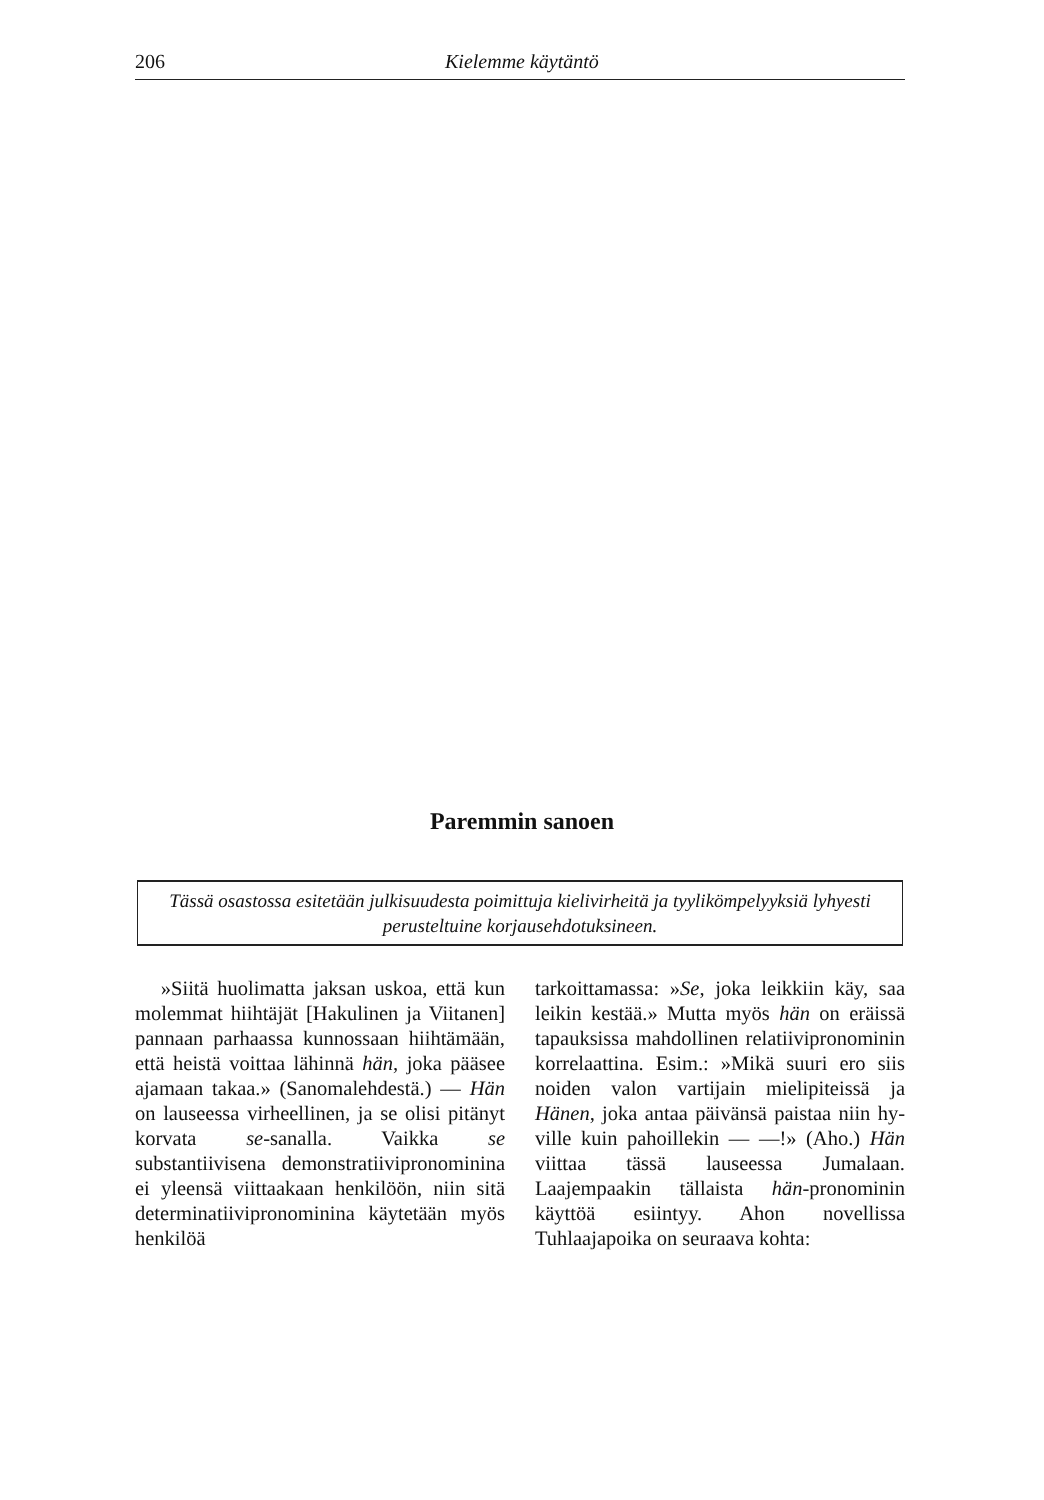206 Kielemme käytäntö
Paremmin sanoen
Tässä osastossa esitetään julkisuudesta poimittuja kielivirheitä ja tyylikömpelyyk­siä lyhyesti perusteltuine korjausehdotuksineen.
»Siitä huolimatta jaksan uskoa, että kun molemmat hiihtäjät [Haku­linen ja Viitanen] pannaan parhaassa kunnossaan hiihtämään, että heistä voittaa lähinnä hän, joka pääsee aja­maan takaa.» (Sanomalehdestä.) — Hän on lauseessa virheellinen, ja se olisi pitänyt korvata se-sanalla. Vaik­ka se substantiivisena demonstratiivi­pronominina ei yleensä viittaakaan henkilöön, niin sitä determinatiivipro­nominina käytetään myös henkilöä
tarkoittamassa: »Se, joka leikkiin käy, saa leikin kestää.» Mutta myös hän on eräissä tapauksissa mahdollinen relatiivipronominin korrelaattina. Esim.: »Mikä suuri ero siis noiden valon vartijain mielipiteissä ja Hänen, joka antaa päivänsä paistaa niin hy­ville kuin pahoillekin — —!» (Aho.) Hän viittaa tässä lauseessa Jumalaan. Laajempaakin tällaista hän-pronomi­nin käyttöä esiintyy. Ahon novellissa Tuhlaajapoika on seuraava kohta: